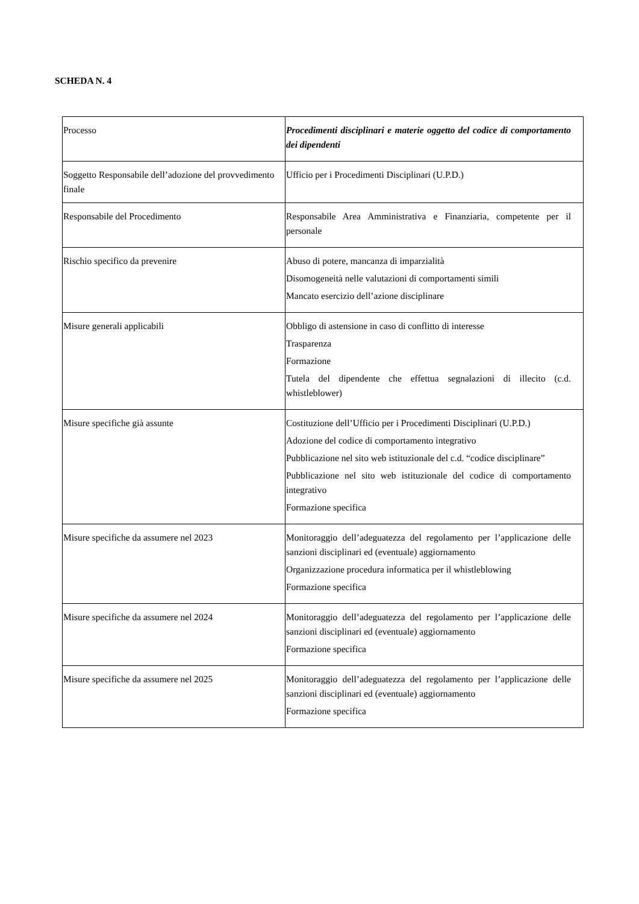SCHEDA N. 4
| Processo | Procedimenti disciplinari e materie oggetto del codice di comportamento dei dipendenti |
| Soggetto Responsabile dell’adozione del provvedimento finale | Ufficio per i Procedimenti Disciplinari (U.P.D.) |
| Responsabile del Procedimento | Responsabile Area Amministrativa e Finanziaria, competente per il personale |
| Rischio specifico da prevenire | Abuso di potere, mancanza di imparzialità Disomogeneità nelle valutazioni di comportamenti simili Mancato esercizio dell’azione disciplinare |
| Misure generali applicabili | Obbligo di astensione in caso di conflitto di interesse Trasparenza Formazione Tutela del dipendente che effettua segnalazioni di illecito (c.d. whistleblower) |
| Misure specifiche già assunte | Costituzione dell’Ufficio per i Procedimenti Disciplinari (U.P.D.) Adozione del codice di comportamento integrativo Pubblicazione nel sito web istituzionale del c.d. “codice disciplinare” Pubblicazione nel sito web istituzionale del codice di comportamento integrativo Formazione specifica |
| Misure specifiche da assumere nel 2023 | Monitoraggio dell’adeguatezza del regolamento per l’applicazione delle sanzioni disciplinari ed (eventuale) aggiornamento Organizzazione procedura informatica per il whistleblowing Formazione specifica |
| Misure specifiche da assumere nel 2024 | Monitoraggio dell’adeguatezza del regolamento per l’applicazione delle sanzioni disciplinari ed (eventuale) aggiornamento Formazione specifica |
| Misure specifiche da assumere nel 2025 | Monitoraggio dell’adeguatezza del regolamento per l’applicazione delle sanzioni disciplinari ed (eventuale) aggiornamento Formazione specifica |